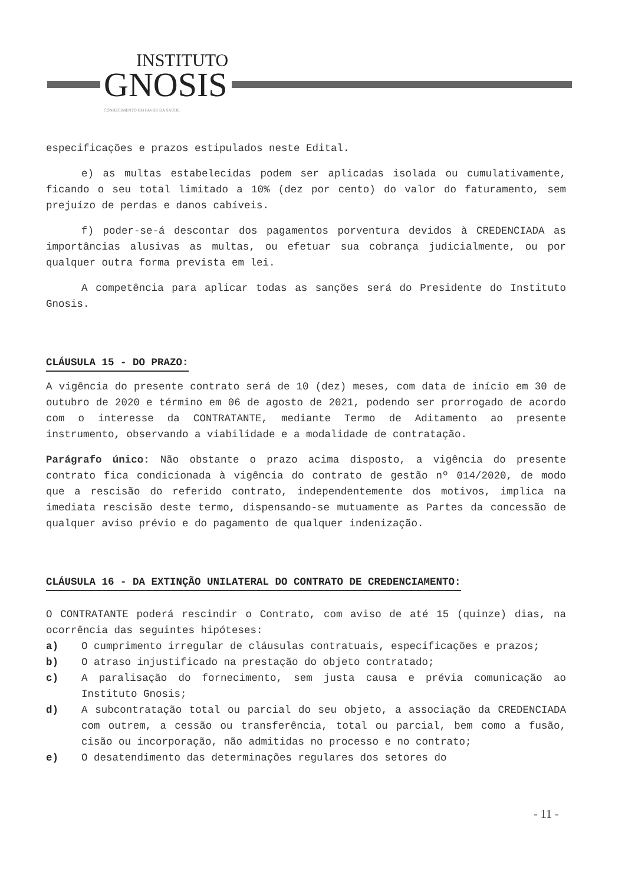INSTITUTO
GNOSIS
CONHECIMENTO EM FAVOR DA SAÚDE
especificações e prazos estipulados neste Edital.
e) as multas estabelecidas podem ser aplicadas isolada ou cumulativamente, ficando o seu total limitado a 10% (dez por cento) do valor do faturamento, sem prejuízo de perdas e danos cabíveis.
f) poder-se-á descontar dos pagamentos porventura devidos à CREDENCIADA as importâncias alusivas as multas, ou efetuar sua cobrança judicialmente, ou por qualquer outra forma prevista em lei.
A competência para aplicar todas as sanções será do Presidente do Instituto Gnosis.
CLÁUSULA 15 - DO PRAZO:
A vigência do presente contrato será de 10 (dez) meses, com data de início em 30 de outubro de 2020 e término em 06 de agosto de 2021, podendo ser prorrogado de acordo com o interesse da CONTRATANTE, mediante Termo de Aditamento ao presente instrumento, observando a viabilidade e a modalidade de contratação.
Parágrafo único: Não obstante o prazo acima disposto, a vigência do presente contrato fica condicionada à vigência do contrato de gestão nº 014/2020, de modo que a rescisão do referido contrato, independentemente dos motivos, implica na imediata rescisão deste termo, dispensando-se mutuamente as Partes da concessão de qualquer aviso prévio e do pagamento de qualquer indenização.
CLÁUSULA 16 - DA EXTINÇÃO UNILATERAL DO CONTRATO DE CREDENCIAMENTO:
O CONTRATANTE poderá rescindir o Contrato, com aviso de até 15 (quinze) dias, na ocorrência das seguintes hipóteses:
a) O cumprimento irregular de cláusulas contratuais, especificações e prazos;
b) O atraso injustificado na prestação do objeto contratado;
c) A paralisação do fornecimento, sem justa causa e prévia comunicação ao Instituto Gnosis;
d) A subcontratação total ou parcial do seu objeto, a associação da CREDENCIADA com outrem, a cessão ou transferência, total ou parcial, bem como a fusão, cisão ou incorporação, não admitidas no processo e no contrato;
e) O desatendimento das determinações regulares dos setores do
- 11 -